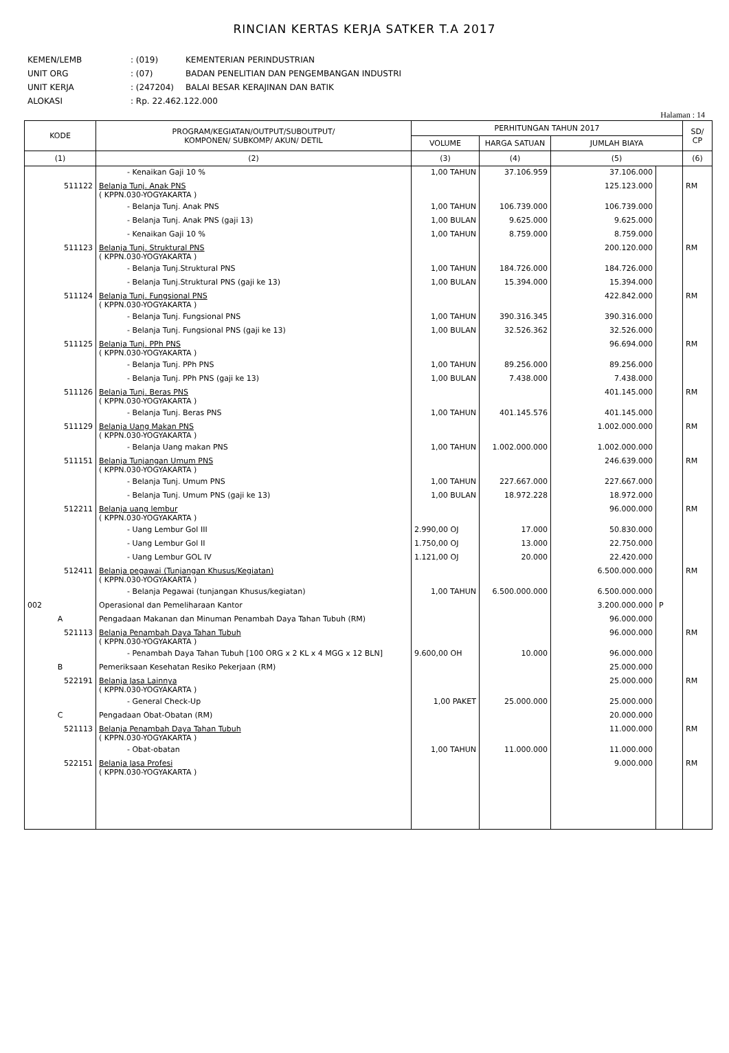RINCIAN KERTAS KERJA SATKER T.A 2017
KEMEN/LEMB: (019) KEMENTERIAN PERINDUSTRIAN
UNIT ORG: (07) BADAN PENELITIAN DAN PENGEMBANGAN INDUSTRI
UNIT KERJA: (247204) BALAI BESAR KERAJINAN DAN BATIK
ALOKASI: Rp. 22.462.122.000
Halaman : 14
| KODE | PROGRAM/KEGIATAN/OUTPUT/SUBOUTPUT/ KOMPONEN/ SUBKOMP/ AKUN/ DETIL | PERHITUNGAN TAHUN 2017 | | | | SD/ CP |
| --- | --- | --- | --- | --- | --- | --- |
| | | VOLUME | HARGA SATUAN | JUMLAH BIAYA | | |
| (1) | (2) | (3) | (4) | (5) | | (6) |
| | - Kenaikan Gaji 10 % | 1,00 TAHUN | 37.106.959 | 37.106.000 | | |
| 511122 | Belanja Tunj. Anak PNS ( KPPN.030-YOGYAKARTA ) | | | 125.123.000 | | RM |
| | - Belanja Tunj. Anak PNS | 1,00 TAHUN | 106.739.000 | 106.739.000 | | |
| | - Belanja Tunj. Anak PNS (gaji 13) | 1,00 BULAN | 9.625.000 | 9.625.000 | | |
| | - Kenaikan Gaji 10 % | 1,00 TAHUN | 8.759.000 | 8.759.000 | | |
| 511123 | Belanja Tunj. Struktural PNS ( KPPN.030-YOGYAKARTA ) | | | 200.120.000 | | RM |
| | - Belanja Tunj.Struktural PNS | 1,00 TAHUN | 184.726.000 | 184.726.000 | | |
| | - Belanja Tunj.Struktural PNS (gaji ke 13) | 1,00 BULAN | 15.394.000 | 15.394.000 | | |
| 511124 | Belanja Tunj. Fungsional PNS ( KPPN.030-YOGYAKARTA ) | | | 422.842.000 | | RM |
| | - Belanja Tunj. Fungsional PNS | 1,00 TAHUN | 390.316.345 | 390.316.000 | | |
| | - Belanja Tunj. Fungsional PNS (gaji ke 13) | 1,00 BULAN | 32.526.362 | 32.526.000 | | |
| 511125 | Belanja Tunj. PPh PNS ( KPPN.030-YOGYAKARTA ) | | | 96.694.000 | | RM |
| | - Belanja Tunj. PPh PNS | 1,00 TAHUN | 89.256.000 | 89.256.000 | | |
| | - Belanja Tunj. PPh PNS (gaji ke 13) | 1,00 BULAN | 7.438.000 | 7.438.000 | | |
| 511126 | Belanja Tunj. Beras PNS ( KPPN.030-YOGYAKARTA ) | | | 401.145.000 | | RM |
| | - Belanja Tunj. Beras PNS | 1,00 TAHUN | 401.145.576 | 401.145.000 | | |
| 511129 | Belanja Uang Makan PNS ( KPPN.030-YOGYAKARTA ) | | | 1.002.000.000 | | RM |
| | - Belanja Uang makan PNS | 1,00 TAHUN | 1.002.000.000 | 1.002.000.000 | | |
| 511151 | Belanja Tunjangan Umum PNS ( KPPN.030-YOGYAKARTA ) | | | 246.639.000 | | RM |
| | - Belanja Tunj. Umum PNS | 1,00 TAHUN | 227.667.000 | 227.667.000 | | |
| | - Belanja Tunj. Umum PNS (gaji ke 13) | 1,00 BULAN | 18.972.228 | 18.972.000 | | |
| 512211 | Belanja uang lembur ( KPPN.030-YOGYAKARTA ) | | | 96.000.000 | | RM |
| | - Uang Lembur Gol III | 2.990,00 OJ | 17.000 | 50.830.000 | | |
| | - Uang Lembur Gol II | 1.750,00 OJ | 13.000 | 22.750.000 | | |
| | - Uang Lembur GOL IV | 1.121,00 OJ | 20.000 | 22.420.000 | | |
| 512411 | Belanja pegawai (Tunjangan Khusus/Kegiatan) ( KPPN.030-YOGYAKARTA ) | | | 6.500.000.000 | | RM |
| | - Belanja Pegawai (tunjangan Khusus/kegiatan) | 1,00 TAHUN | 6.500.000.000 | 6.500.000.000 | | |
| 002 | Operasional dan Pemeliharaan Kantor | | | 3.200.000.000 | P | |
| A | Pengadaan Makanan dan Minuman Penambah Daya Tahan Tubuh (RM) | | | 96.000.000 | | |
| 521113 | Belanja Penambah Daya Tahan Tubuh ( KPPN.030-YOGYAKARTA ) | | | 96.000.000 | | RM |
| | - Penambah Daya Tahan Tubuh [100 ORG x 2 KL x 4 MGG x 12 BLN] | 9.600,00 OH | 10.000 | 96.000.000 | | |
| B | Pemeriksaan Kesehatan Resiko Pekerjaan (RM) | | | 25.000.000 | | |
| 522191 | Belanja Jasa Lainnya ( KPPN.030-YOGYAKARTA ) | | | 25.000.000 | | RM |
| | - General Check-Up | 1,00 PAKET | 25.000.000 | 25.000.000 | | |
| C | Pengadaan Obat-Obatan (RM) | | | 20.000.000 | | |
| 521113 | Belanja Penambah Daya Tahan Tubuh ( KPPN.030-YOGYAKARTA ) | | | 11.000.000 | | RM |
| | - Obat-obatan | 1,00 TAHUN | 11.000.000 | 11.000.000 | | |
| 522151 | Belanja Jasa Profesi ( KPPN.030-YOGYAKARTA ) | | | 9.000.000 | | RM |